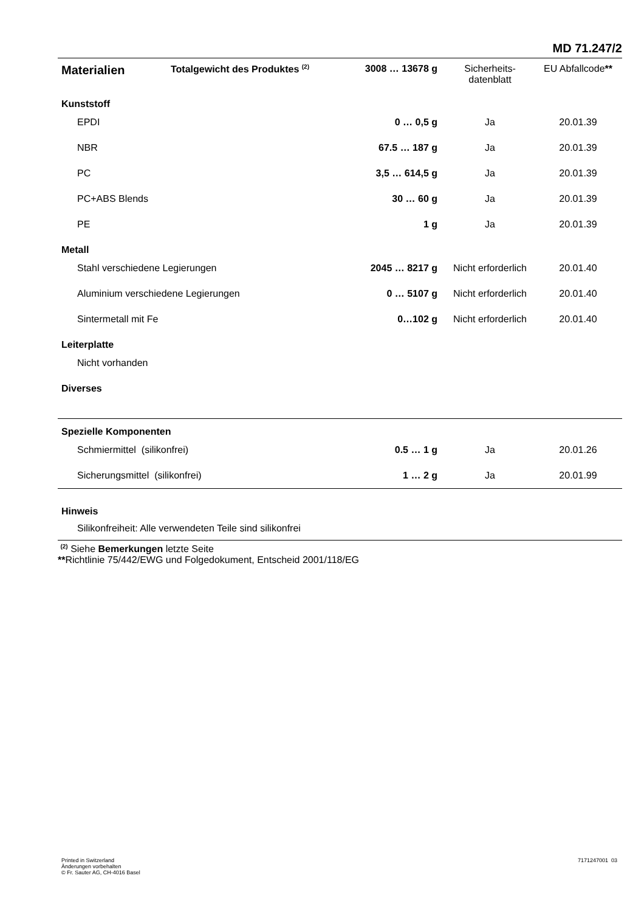MD 71.247/2
| Materialien | Totalgewicht des Produktes <sup>(2)</sup> | 3008 … 13678 g | Sicherheits- datenblatt | EU Abfallcode ** |
| --- | --- | --- | --- | --- |
| Kunststoff | | | | |
| EPDI | | 0 … 0,5 g | Ja | 20.01.39 |
| NBR | | 67.5 … 187 g | Ja | 20.01.39 |
| PC | | 3,5 … 614,5 g | Ja | 20.01.39 |
| PC+ABS Blends | | 30 … 60 g | Ja | 20.01.39 |
| PE | | 1 g | Ja | 20.01.39 |
| Metall | | | | |
| Stahl verschiedene Legierungen | | 2045 … 8217 g | Nicht erforderlich | 20.01.40 |
| Aluminium verschiedene Legierungen | | 0 … 5107 g | Nicht erforderlich | 20.01.40 |
| Sintermetall mit Fe | | 0…102 g | Nicht erforderlich | 20.01.40 |
| Leiterplatte | | | | |
| Nicht vorhanden | | | | |
| Diverses | | | | |
| Spezielle Komponenten | | | | |
| Schmiermittel (silikonfrei) | | 0.5 … 1 g | Ja | 20.01.26 |
| Sicherungsmittel (silikonfrei) | | 1 … 2 g | Ja | 20.01.99 |
| Hinweis | | | | |
| Silikonfreiheit: Alle verwendeten Teile sind silikonfrei | | | | |
| <sup>(2)</sup> Siehe Bemerkungen letzte Seite ** Richtlinie 75/442/EWG und Folgedokument, Entscheid 2001/118/EG | | | | |
Printed in Switzerland
Änderungen vorbehalten
© Fr. Sauter AG, CH-4016 Basel
7171247001 03